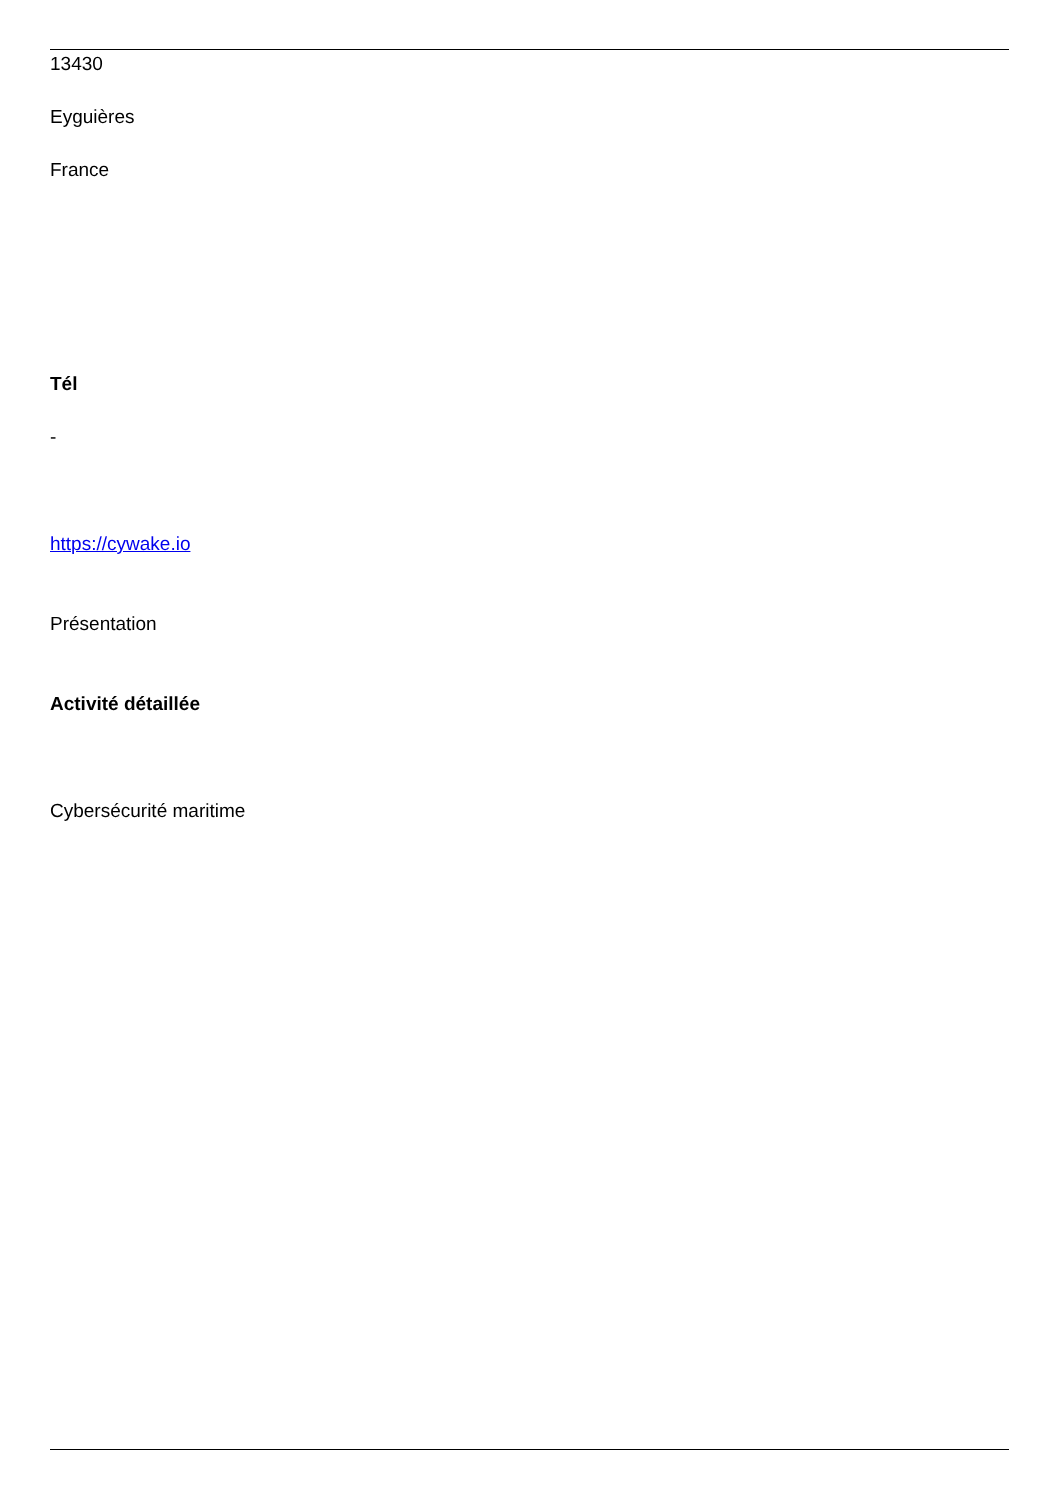13430
Eyguières
France
Tél
-
https://cywake.io
Présentation
Activité détaillée
Cybersécurité maritime